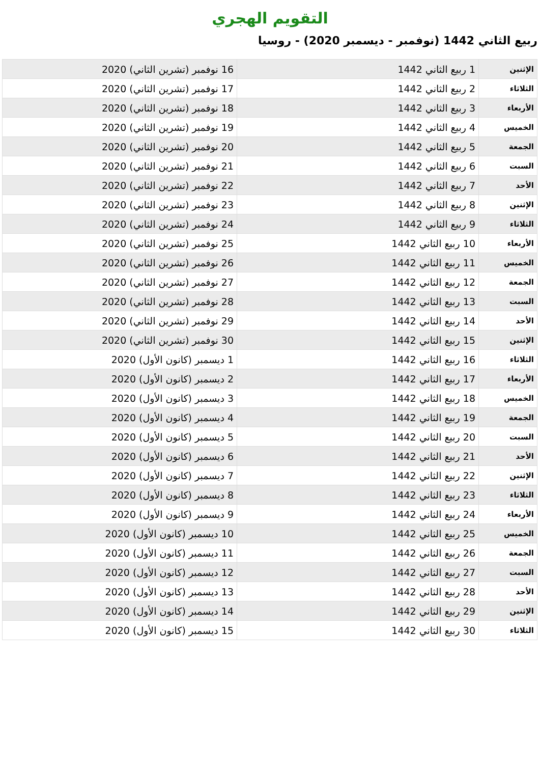التقويم الهجري
ربيع الثاني 1442 (نوفمبر - ديسمبر 2020) - روسيا
| الإثنين | 1 ربيع الثاني 1442 | 16 نوفمبر (تشرين الثاني) 2020 |
| الثلاثاء | 2 ربيع الثاني 1442 | 17 نوفمبر (تشرين الثاني) 2020 |
| الأربعاء | 3 ربيع الثاني 1442 | 18 نوفمبر (تشرين الثاني) 2020 |
| الخميس | 4 ربيع الثاني 1442 | 19 نوفمبر (تشرين الثاني) 2020 |
| الجمعة | 5 ربيع الثاني 1442 | 20 نوفمبر (تشرين الثاني) 2020 |
| السبت | 6 ربيع الثاني 1442 | 21 نوفمبر (تشرين الثاني) 2020 |
| الأحد | 7 ربيع الثاني 1442 | 22 نوفمبر (تشرين الثاني) 2020 |
| الإثنين | 8 ربيع الثاني 1442 | 23 نوفمبر (تشرين الثاني) 2020 |
| الثلاثاء | 9 ربيع الثاني 1442 | 24 نوفمبر (تشرين الثاني) 2020 |
| الأربعاء | 10 ربيع الثاني 1442 | 25 نوفمبر (تشرين الثاني) 2020 |
| الخميس | 11 ربيع الثاني 1442 | 26 نوفمبر (تشرين الثاني) 2020 |
| الجمعة | 12 ربيع الثاني 1442 | 27 نوفمبر (تشرين الثاني) 2020 |
| السبت | 13 ربيع الثاني 1442 | 28 نوفمبر (تشرين الثاني) 2020 |
| الأحد | 14 ربيع الثاني 1442 | 29 نوفمبر (تشرين الثاني) 2020 |
| الإثنين | 15 ربيع الثاني 1442 | 30 نوفمبر (تشرين الثاني) 2020 |
| الثلاثاء | 16 ربيع الثاني 1442 | 1 ديسمبر (كانون الأول) 2020 |
| الأربعاء | 17 ربيع الثاني 1442 | 2 ديسمبر (كانون الأول) 2020 |
| الخميس | 18 ربيع الثاني 1442 | 3 ديسمبر (كانون الأول) 2020 |
| الجمعة | 19 ربيع الثاني 1442 | 4 ديسمبر (كانون الأول) 2020 |
| السبت | 20 ربيع الثاني 1442 | 5 ديسمبر (كانون الأول) 2020 |
| الأحد | 21 ربيع الثاني 1442 | 6 ديسمبر (كانون الأول) 2020 |
| الإثنين | 22 ربيع الثاني 1442 | 7 ديسمبر (كانون الأول) 2020 |
| الثلاثاء | 23 ربيع الثاني 1442 | 8 ديسمبر (كانون الأول) 2020 |
| الأربعاء | 24 ربيع الثاني 1442 | 9 ديسمبر (كانون الأول) 2020 |
| الخميس | 25 ربيع الثاني 1442 | 10 ديسمبر (كانون الأول) 2020 |
| الجمعة | 26 ربيع الثاني 1442 | 11 ديسمبر (كانون الأول) 2020 |
| السبت | 27 ربيع الثاني 1442 | 12 ديسمبر (كانون الأول) 2020 |
| الأحد | 28 ربيع الثاني 1442 | 13 ديسمبر (كانون الأول) 2020 |
| الإثنين | 29 ربيع الثاني 1442 | 14 ديسمبر (كانون الأول) 2020 |
| الثلاثاء | 30 ربيع الثاني 1442 | 15 ديسمبر (كانون الأول) 2020 |